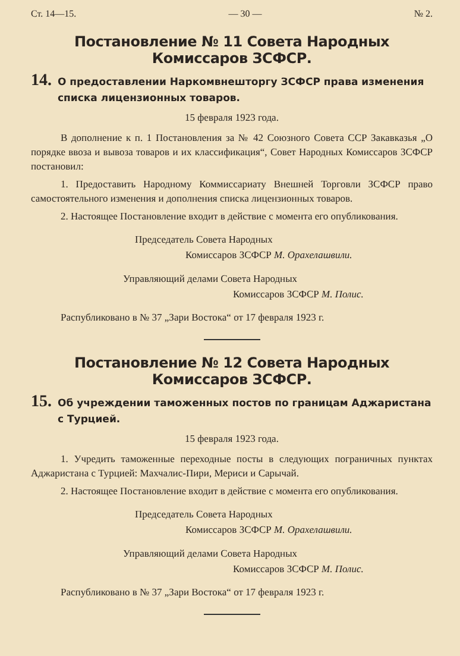Ст. 14—15. — 30 — № 2.
Постановление № 11 Совета Народных Комиссаров ЗСФСР.
14. О предоставлении Наркомвнешторгу ЗСФСР права изменения списка лицензионных товаров.
15 февраля 1923 года.
В дополнение к п. 1 Постановления за № 42 Союзного Совета ССР Закавказья „О порядке ввоза и вывоза товаров и их классификация“, Совет Народных Комиссаров ЗСФСР постановил:
1. Предоставить Народному Коммиссариату Внешней Торговли ЗСФСР право самостоятельного изменения и дополнения списка лицензионных товаров.
2. Настоящее Постановление входит в действие с момента его опубликования.
Председатель Совета Народных
Комиссаров ЗСФСР М. Орахелашвили.
Управляющий делами Совета Народных
Комиссаров ЗСФСР М. Полис.
Распубликовано в № 37 „Зари Востока“ от 17 февраля 1923 г.
Постановление № 12 Совета Народных Комиссаров ЗСФСР.
15. Об учреждении таможенных постов по границам Аджаристана с Турцией.
15 февраля 1923 года.
1. Учредить таможенные переходные посты в следующих пограничных пунктах Аджаристана с Турцией: Махчалис-Пири, Мериси и Сарычай.
2. Настоящее Постановление входит в действие с момента его опубликования.
Председатель Совета Народных
Комиссаров ЗСФСР М. Орахелашвили.
Управляющий делами Совета Народных
Комиссаров ЗСФСР М. Полис.
Распубликовано в № 37 „Зари Востока“ от 17 февраля 1923 г.